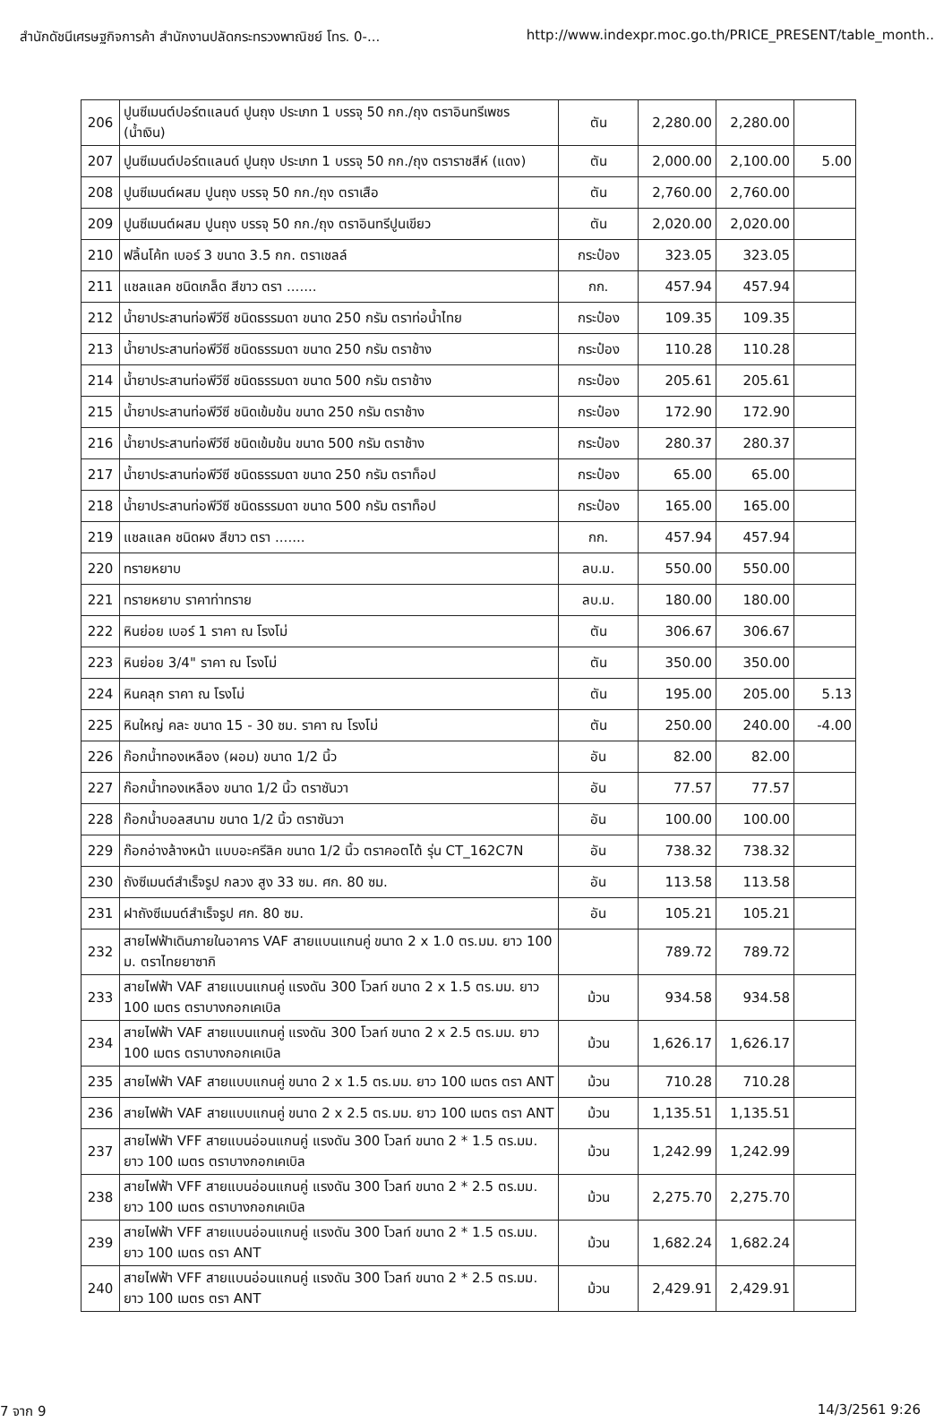สำนักดัชนีเศรษฐกิจการค้า สำนักงานปลัดกระทรวงพาณิชย์ โทร. 0-... http://www.indexpr.moc.go.th/PRICE_PRESENT/table_month..
| 206 | ปูนซีเมนต์ปอร์ตแลนด์ ปูนถุง ประเภท 1 บรรจุ 50 กก./ถุง ตราอินทรีเพชร (น้ำเงิน) | ตัน | 2,280.00 | 2,280.00 | |
| 207 | ปูนซีเมนต์ปอร์ตแลนด์ ปูนถุง ประเภท 1 บรรจุ 50 กก./ถุง ตราราชสีห์ (แดง) | ตัน | 2,000.00 | 2,100.00 | 5.00 |
| 208 | ปูนซีเมนต์ผสม ปูนถุง บรรจุ 50 กก./ถุง ตราเสือ | ตัน | 2,760.00 | 2,760.00 | |
| 209 | ปูนซีเมนต์ผสม ปูนถุง บรรจุ 50 กก./ถุง ตราอินทรีปูนเขียว | ตัน | 2,020.00 | 2,020.00 | |
| 210 | ฟลิ้นโค้ท เบอร์ 3 ขนาด 3.5 กก. ตราเชลล์ | กระป๋อง | 323.05 | 323.05 | |
| 211 | แชลแลค ชนิดเกล็ด สีขาว ตรา ....... | กก. | 457.94 | 457.94 | |
| 212 | น้ำยาประสานท่อพีวีซี ชนิดธรรมดา ขนาด 250 กรัม ตราท่อน้ำไทย | กระป๋อง | 109.35 | 109.35 | |
| 213 | น้ำยาประสานท่อพีวีซี ชนิดธรรมดา ขนาด 250 กรัม ตราช้าง | กระป๋อง | 110.28 | 110.28 | |
| 214 | น้ำยาประสานท่อพีวีซี ชนิดธรรมดา ขนาด 500 กรัม ตราช้าง | กระป๋อง | 205.61 | 205.61 | |
| 215 | น้ำยาประสานท่อพีวีซี ชนิดเข้มข้น ขนาด 250 กรัม ตราช้าง | กระป๋อง | 172.90 | 172.90 | |
| 216 | น้ำยาประสานท่อพีวีซี ชนิดเข้มข้น ขนาด 500 กรัม ตราช้าง | กระป๋อง | 280.37 | 280.37 | |
| 217 | น้ำยาประสานท่อพีวีซี ชนิดธรรมดา ขนาด 250 กรัม ตราท็อป | กระป๋อง | 65.00 | 65.00 | |
| 218 | น้ำยาประสานท่อพีวีซี ชนิดธรรมดา ขนาด 500 กรัม ตราท็อป | กระป๋อง | 165.00 | 165.00 | |
| 219 | แชลแลค ชนิดผง สีขาว ตรา ....... | กก. | 457.94 | 457.94 | |
| 220 | ทรายหยาบ | ลบ.ม. | 550.00 | 550.00 | |
| 221 | ทรายหยาบ ราคาท่าทราย | ลบ.ม. | 180.00 | 180.00 | |
| 222 | หินย่อย เบอร์ 1 ราคา ณ โรงโม่ | ตัน | 306.67 | 306.67 | |
| 223 | หินย่อย 3/4" ราคา ณ โรงโม่ | ตัน | 350.00 | 350.00 | |
| 224 | หินคลุก ราคา ณ โรงโม่ | ตัน | 195.00 | 205.00 | 5.13 |
| 225 | หินใหญ่ คละ ขนาด 15 - 30 ซม. ราคา ณ โรงโม่ | ตัน | 250.00 | 240.00 | -4.00 |
| 226 | ก๊อกน้ำทองเหลือง (ผอม) ขนาด 1/2 นิ้ว | อัน | 82.00 | 82.00 | |
| 227 | ก๊อกน้ำทองเหลือง ขนาด 1/2 นิ้ว ตราซันวา | อัน | 77.57 | 77.57 | |
| 228 | ก๊อกน้ำบอลสนาม ขนาด 1/2 นิ้ว ตราซันวา | อัน | 100.00 | 100.00 | |
| 229 | ก๊อกอ่างล้างหน้า แบบอะครีลิค ขนาด 1/2 นิ้ว ตราคอตโต้ รุ่น CT_162C7N | อัน | 738.32 | 738.32 | |
| 230 | ถังซีเมนต์สำเร็จรูป กลวง สูง 33 ซม. ศก. 80 ซม. | อัน | 113.58 | 113.58 | |
| 231 | ฝาถังซีเมนต์สำเร็จรูป ศก. 80 ซม. | อัน | 105.21 | 105.21 | |
| 232 | สายไฟฟ้าเดินภายในอาคาร VAF สายแบนแกนคู่ ขนาด 2 x 1.0 ตร.มม. ยาว 100 ม. ตราไทยยาซากิ | | 789.72 | 789.72 | |
| 233 | สายไฟฟ้า VAF สายแบนแกนคู่ แรงดัน 300 โวลท์ ขนาด 2 x 1.5 ตร.มม. ยาว 100 เมตร ตราบางกอกเคเบิล | ม้วน | 934.58 | 934.58 | |
| 234 | สายไฟฟ้า VAF สายแบนแกนคู่ แรงดัน 300 โวลท์ ขนาด 2 x 2.5 ตร.มม. ยาว 100 เมตร ตราบางกอกเคเบิล | ม้วน | 1,626.17 | 1,626.17 | |
| 235 | สายไฟฟ้า VAF สายแบบแกนคู่ ขนาด 2 x 1.5 ตร.มม. ยาว 100 เมตร ตรา ANT | ม้วน | 710.28 | 710.28 | |
| 236 | สายไฟฟ้า VAF สายแบบแกนคู่ ขนาด 2 x 2.5 ตร.มม. ยาว 100 เมตร ตรา ANT | ม้วน | 1,135.51 | 1,135.51 | |
| 237 | สายไฟฟ้า VFF สายแบนอ่อนแกนคู่ แรงดัน 300 โวลท์ ขนาด 2 * 1.5 ตร.มม. ยาว 100 เมตร ตราบางกอกเคเบิล | ม้วน | 1,242.99 | 1,242.99 | |
| 238 | สายไฟฟ้า VFF สายแบนอ่อนแกนคู่ แรงดัน 300 โวลท์ ขนาด 2 * 2.5 ตร.มม. ยาว 100 เมตร ตราบางกอกเคเบิล | ม้วน | 2,275.70 | 2,275.70 | |
| 239 | สายไฟฟ้า VFF สายแบนอ่อนแกนคู่ แรงดัน 300 โวลท์ ขนาด 2 * 1.5 ตร.มม. ยาว 100 เมตร ตรา ANT | ม้วน | 1,682.24 | 1,682.24 | |
| 240 | สายไฟฟ้า VFF สายแบนอ่อนแกนคู่ แรงดัน 300 โวลท์ ขนาด 2 * 2.5 ตร.มม. ยาว 100 เมตร ตรา ANT | ม้วน | 2,429.91 | 2,429.91 | |
7 จาก 9 14/3/2561 9:26